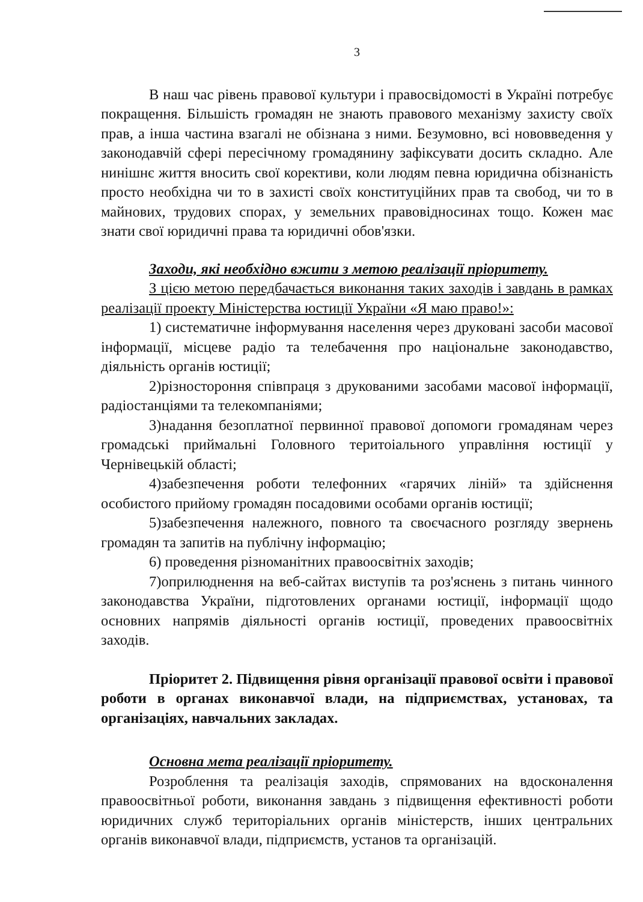3
В наш час рівень правової культури і правосвідомості в Україні потребує покращення. Більшість громадян не знають правового механізму захисту своїх прав, а інша частина взагалі не обізнана з ними. Безумовно, всі нововведення у законодавчій сфері пересічному громадянину зафіксувати досить складно. Але нинішнє життя вносить свої корективи, коли людям певна юридична обізнаність просто необхідна чи то в захисті своїх конституційних прав та свобод, чи то в майнових, трудових спорах, у земельних правовідносинах тощо. Кожен має знати свої юридичні права та юридичні обов'язки.
Заходи, які необхідно вжити з метою реалізації пріоритету.
З цією метою передбачається виконання таких заходів і завдань в рамках реалізації проекту Міністерства юстиції України «Я маю право!»:
1) систематичне інформування населення через друковані засоби масової інформації, місцеве радіо та телебачення про національне законодавство, діяльність органів юстиції;
2)різностороння співпраця з друкованими засобами масової інформації, радіостанціями та телекомпаніями;
3)надання безоплатної первинної правової допомоги громадянам через громадські приймальні Головного теритоіального управління юстиції у Чернівецькій області;
4)забезпечення роботи телефонних «гарячих ліній» та здійснення особистого прийому громадян посадовими особами органів юстиції;
5)забезпечення належного, повного та своєчасного розгляду звернень громадян та запитів на публічну інформацію;
6) проведення різноманітних правоосвітніх заходів;
7)оприлюднення на веб-сайтах виступів та роз'яснень з питань чинного законодавства України, підготовлених органами юстиції, інформації щодо основних напрямів діяльності органів юстиції, проведених правоосвітніх заходів.
Пріоритет 2. Підвищення рівня організації правової освіти і правової роботи в органах виконавчої влади, на підприємствах, установах, та організаціях, навчальних закладах.
Основна мета реалізації пріоритету.
Розроблення та реалізація заходів, спрямованих на вдосконалення правоосвітньої роботи, виконання завдань з підвищення ефективності роботи юридичних служб територіальних органів міністерств, інших центральних органів виконавчої влади, підприємств, установ та організацій.